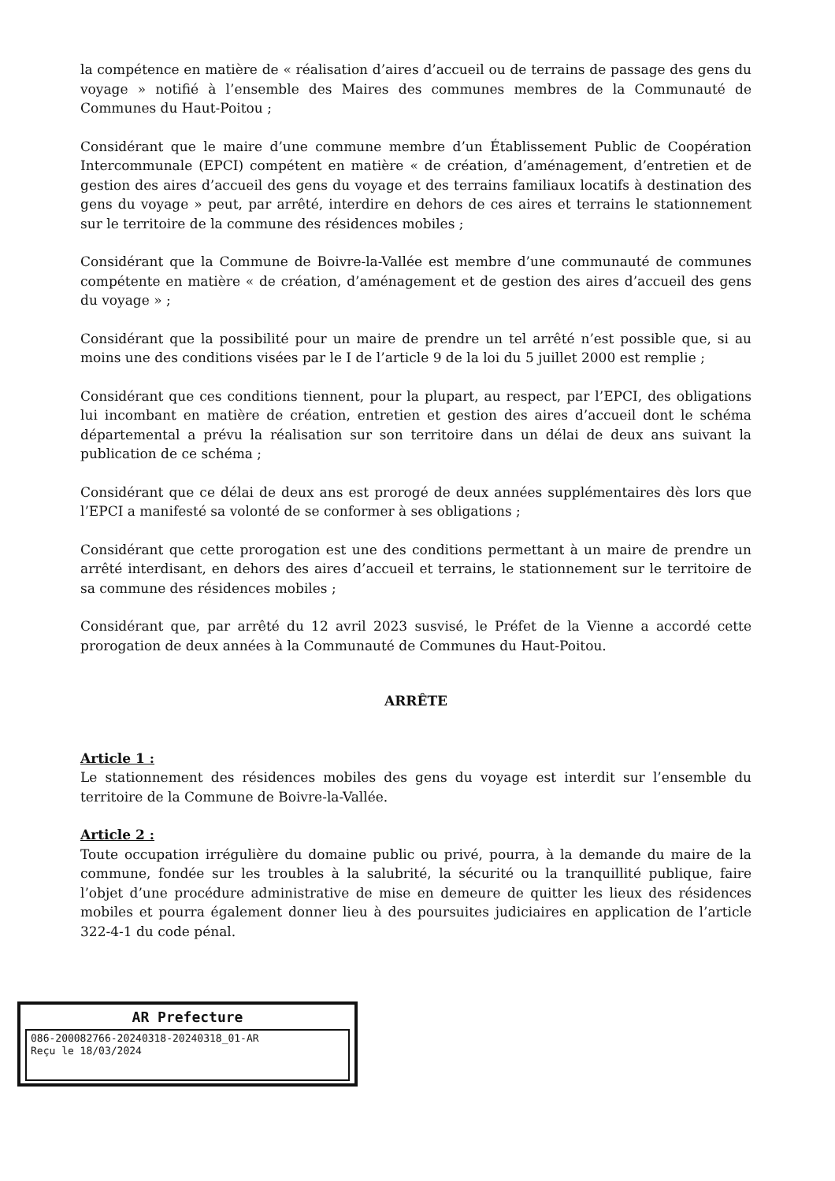la compétence en matière de « réalisation d’aires d’accueil ou de terrains de passage des gens du voyage » notifié à l’ensemble des Maires des communes membres de la Communauté de Communes du Haut-Poitou ;
Considérant que le maire d’une commune membre d’un Établissement Public de Coopération Intercommunale (EPCI) compétent en matière « de création, d’aménagement, d’entretien et de gestion des aires d’accueil des gens du voyage et des terrains familiaux locatifs à destination des gens du voyage » peut, par arrêté, interdire en dehors de ces aires et terrains le stationnement sur le territoire de la commune des résidences mobiles ;
Considérant que la Commune de Boivre-la-Vallée est membre d’une communauté de communes compétente en matière « de création, d’aménagement et de gestion des aires d’accueil des gens du voyage » ;
Considérant que la possibilité pour un maire de prendre un tel arrêté n’est possible que, si au moins une des conditions visées par le I de l’article 9 de la loi du 5 juillet 2000 est remplie ;
Considérant que ces conditions tiennent, pour la plupart, au respect, par l’EPCI, des obligations lui incombant en matière de création, entretien et gestion des aires d’accueil dont le schéma départemental a prévu la réalisation sur son territoire dans un délai de deux ans suivant la publication de ce schéma ;
Considérant que ce délai de deux ans est prorogé de deux années supplémentaires dès lors que l’EPCI a manifesté sa volonté de se conformer à ses obligations ;
Considérant que cette prorogation est une des conditions permettant à un maire de prendre un arrêté interdisant, en dehors des aires d’accueil et terrains, le stationnement sur le territoire de sa commune des résidences mobiles ;
Considérant que, par arrêté du 12 avril 2023 susvisé, le Préfet de la Vienne a accordé cette prorogation de deux années à la Communauté de Communes du Haut-Poitou.
ARRÊTE
Article 1 :
Le stationnement des résidences mobiles des gens du voyage est interdit sur l’ensemble du territoire de la Commune de Boivre-la-Vallée.
Article 2 :
Toute occupation irrégulière du domaine public ou privé, pourra, à la demande du maire de la commune, fondée sur les troubles à la salubrité, la sécurité ou la tranquillité publique, faire l’objet d’une procédure administrative de mise en demeure de quitter les lieux des résidences mobiles et pourra également donner lieu à des poursuites judiciaires en application de l’article 322-4-1 du code pénal.
AR Prefecture
086-200082766-20240318-20240318_01-AR
Reçu le 18/03/2024